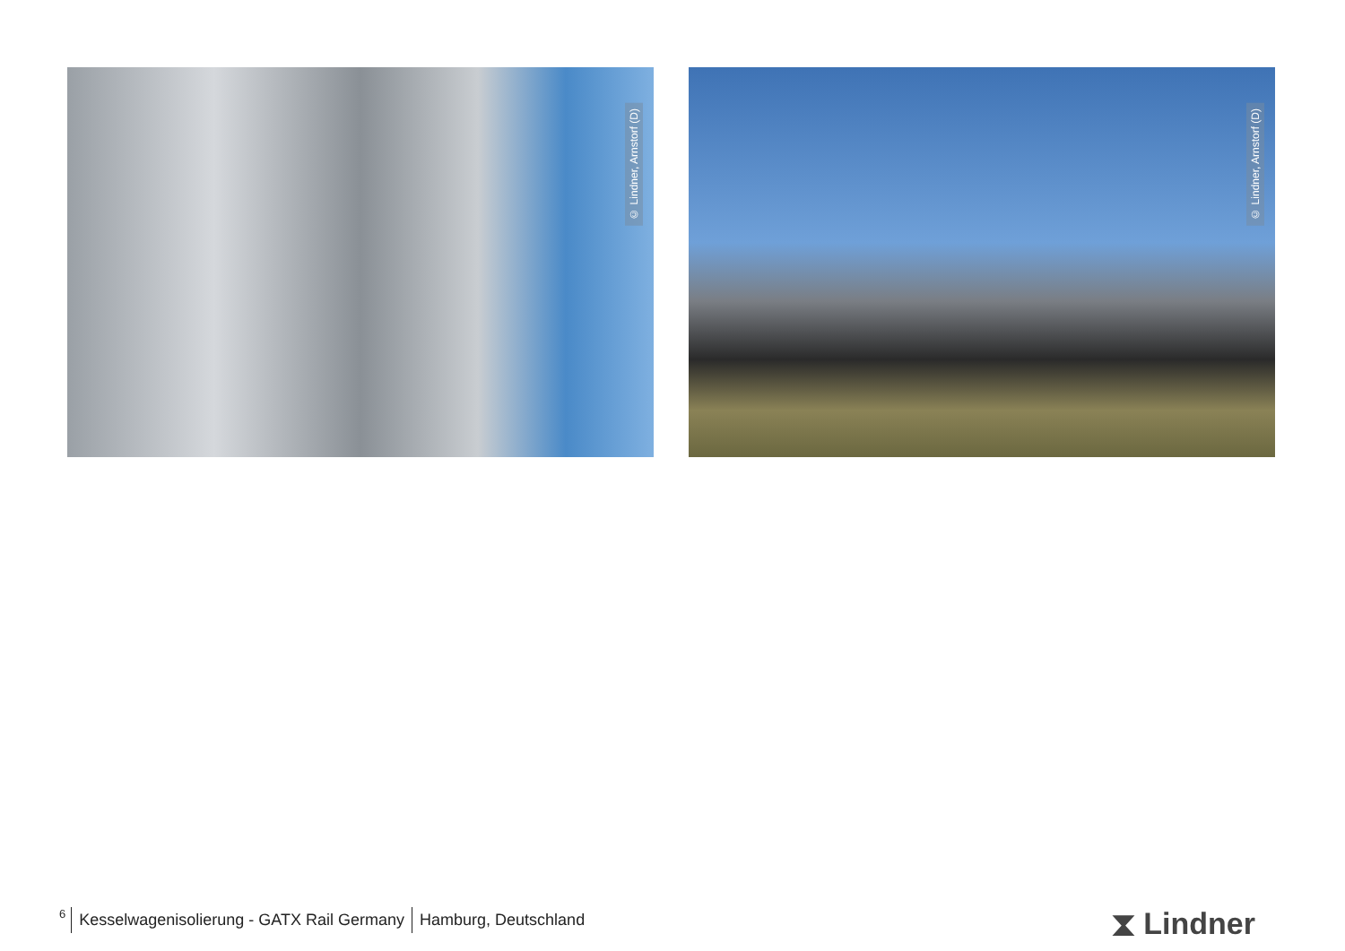© Lindner, Arnstorf (D)
© Lindner, Arnstorf (D)
6 Kesselwagenisolierung - GATX Rail Germany Hamburg, Deutschland
⧗ Lindner